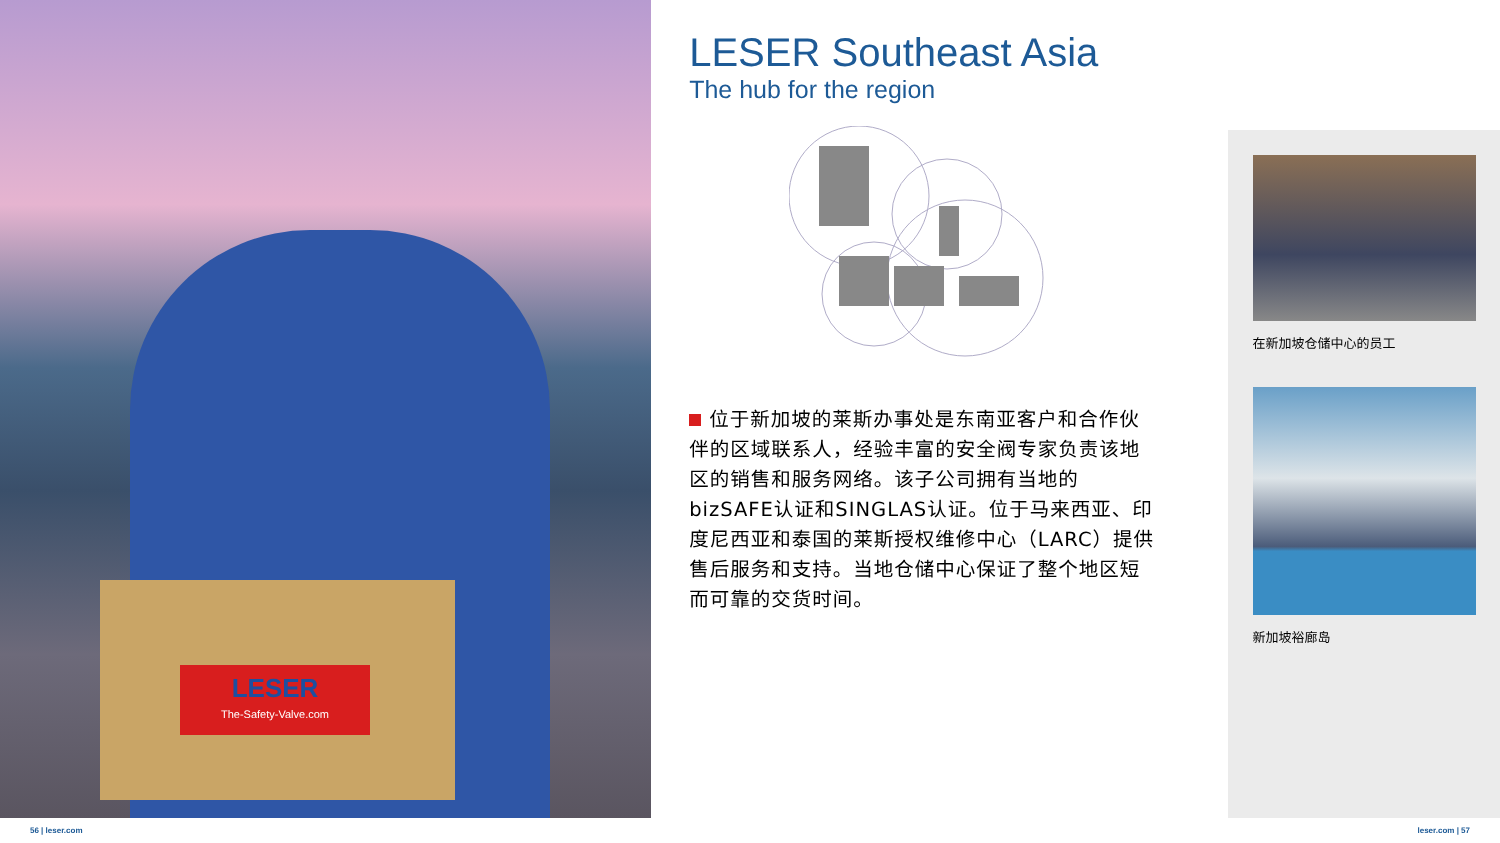LESER
The-Safety-Valve.com
LESER Southeast Asia
The hub for the region
位于新加坡的莱斯办事处是东南亚客户和合作伙伴的区域联系人，经验丰富的安全阀专家负责该地区的销售和服务网络。该子公司拥有当地的bizSAFE认证和SINGLAS认证。位于马来西亚、印度尼西亚和泰国的莱斯授权维修中心（LARC）提供售后服务和支持。当地仓储中心保证了整个地区短而可靠的交货时间。
在新加坡仓储中心的员工
新加坡裕廊岛
56 | leser.com leser.com | 57